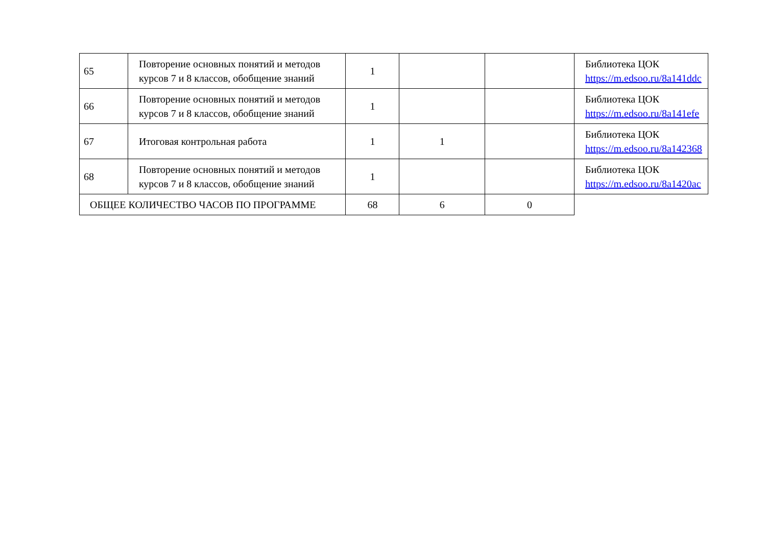| 65 | Повторение основных понятий и методов курсов 7 и 8 классов, обобщение знаний | 1 | | | Библиотека ЦОК https://m.edsoo.ru/8a141ddc |
| 66 | Повторение основных понятий и методов курсов 7 и 8 классов, обобщение знаний | 1 | | | Библиотека ЦОК https://m.edsoo.ru/8a141efe |
| 67 | Итоговая контрольная работа | 1 | 1 | | Библиотека ЦОК https://m.edsoo.ru/8a142368 |
| 68 | Повторение основных понятий и методов курсов 7 и 8 классов, обобщение знаний | 1 | | | Библиотека ЦОК https://m.edsoo.ru/8a1420ac |
| ОБЩЕЕ КОЛИЧЕСТВО ЧАСОВ ПО ПРОГРАММЕ | | 68 | 6 | 0 | |